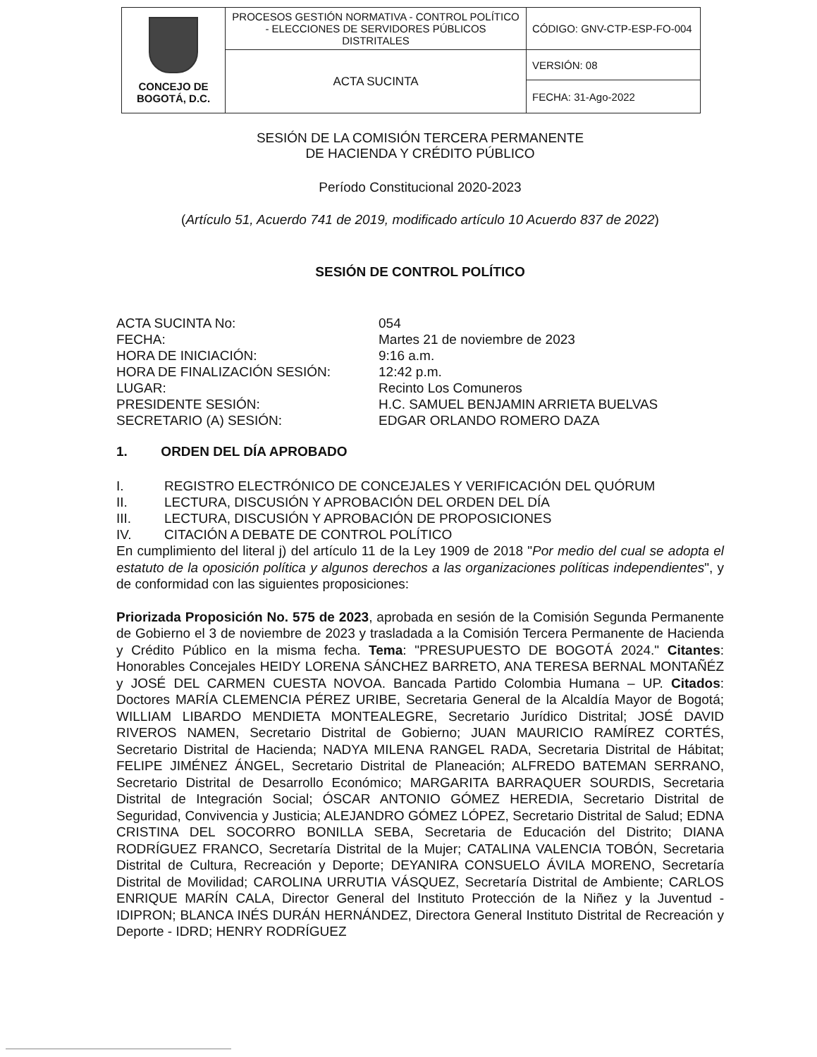| CONCEJO DE BOGOTÁ, D.C. | PROCESOS GESTIÓN NORMATIVA - CONTROL POLÍTICO - ELECCIONES DE SERVIDORES PÚBLICOS DISTRITALES | CÓDIGO: GNV-CTP-ESP-FO-004 |
| | ACTA SUCINTA | VERSIÓN: 08 |
| | | FECHA: 31-Ago-2022 |
SESIÓN DE LA COMISIÓN TERCERA PERMANENTE
DE HACIENDA Y CRÉDITO PÚBLICO
Período Constitucional 2020-2023
(Artículo 51, Acuerdo 741 de 2019, modificado artículo 10 Acuerdo 837 de 2022)
SESIÓN DE CONTROL POLÍTICO
ACTA SUCINTA No:
054
FECHA:
Martes 21 de noviembre de 2023
HORA DE INICIACIÓN:
9:16 a.m.
HORA DE FINALIZACIÓN SESIÓN:
12:42 p.m.
LUGAR:
Recinto Los Comuneros
PRESIDENTE SESIÓN:
H.C. SAMUEL BENJAMIN ARRIETA BUELVAS
SECRETARIO (A) SESIÓN:
EDGAR ORLANDO ROMERO DAZA
1. ORDEN DEL DÍA APROBADO
I. REGISTRO ELECTRÓNICO DE CONCEJALES Y VERIFICACIÓN DEL QUÓRUM
II. LECTURA, DISCUSIÓN Y APROBACIÓN DEL ORDEN DEL DÍA
III. LECTURA, DISCUSIÓN Y APROBACIÓN DE PROPOSICIONES
IV. CITACIÓN A DEBATE DE CONTROL POLÍTICO
En cumplimiento del literal j) del artículo 11 de la Ley 1909 de 2018 "Por medio del cual se adopta el estatuto de la oposición política y algunos derechos a las organizaciones políticas independientes", y de conformidad con las siguientes proposiciones:
Priorizada Proposición No. 575 de 2023, aprobada en sesión de la Comisión Segunda Permanente de Gobierno el 3 de noviembre de 2023 y trasladada a la Comisión Tercera Permanente de Hacienda y Crédito Público en la misma fecha. Tema: "PRESUPUESTO DE BOGOTÁ 2024." Citantes: Honorables Concejales HEIDY LORENA SÁNCHEZ BARRETO, ANA TERESA BERNAL MONTAÑÉZ y JOSÉ DEL CARMEN CUESTA NOVOA. Bancada Partido Colombia Humana – UP. Citados: Doctores MARÍA CLEMENCIA PÉREZ URIBE, Secretaria General de la Alcaldía Mayor de Bogotá; WILLIAM LIBARDO MENDIETA MONTEALEGRE, Secretario Jurídico Distrital; JOSÉ DAVID RIVEROS NAMEN, Secretario Distrital de Gobierno; JUAN MAURICIO RAMÍREZ CORTÉS, Secretario Distrital de Hacienda; NADYA MILENA RANGEL RADA, Secretaria Distrital de Hábitat; FELIPE JIMÉNEZ ÁNGEL, Secretario Distrital de Planeación; ALFREDO BATEMAN SERRANO, Secretario Distrital de Desarrollo Económico; MARGARITA BARRAQUER SOURDIS, Secretaria Distrital de Integración Social; ÓSCAR ANTONIO GÓMEZ HEREDIA, Secretario Distrital de Seguridad, Convivencia y Justicia; ALEJANDRO GÓMEZ LÓPEZ, Secretario Distrital de Salud; EDNA CRISTINA DEL SOCORRO BONILLA SEBA, Secretaria de Educación del Distrito; DIANA RODRÍGUEZ FRANCO, Secretaría Distrital de la Mujer; CATALINA VALENCIA TOBÓN, Secretaria Distrital de Cultura, Recreación y Deporte; DEYANIRA CONSUELO ÁVILA MORENO, Secretaría Distrital de Movilidad; CAROLINA URRUTIA VÁSQUEZ, Secretaría Distrital de Ambiente; CARLOS ENRIQUE MARÍN CALA, Director General del Instituto Protección de la Niñez y la Juventud - IDIPRON; BLANCA INÉS DURÁN HERNÁNDEZ, Directora General Instituto Distrital de Recreación y Deporte - IDRD; HENRY RODRÍGUEZ